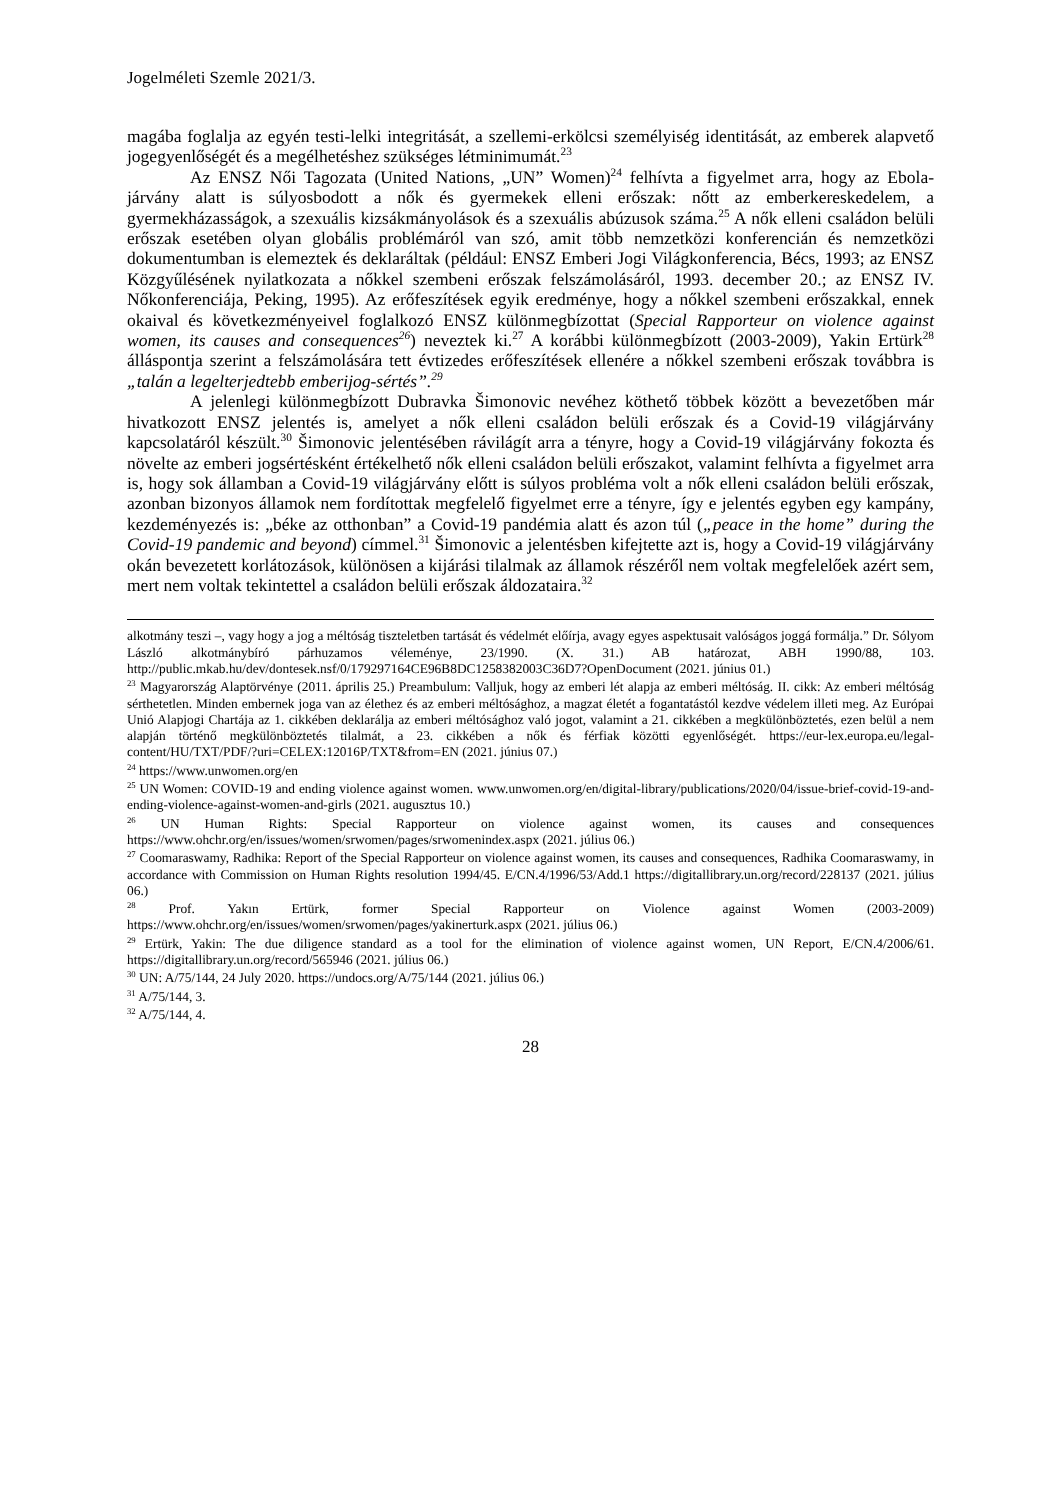Jogelméleti Szemle 2021/3.
magába foglalja az egyén testi-lelki integritását, a szellemi-erkölcsi személyiség identitását, az emberek alapvető jogegyenlőségét és a megélhetéshez szükséges létminimumát.<sup>23</sup>
Az ENSZ Női Tagozata (United Nations, „UN” Women)<sup>24</sup> felhívta a figyelmet arra, hogy az Ebola-járvány alatt is súlyosbodott a nők és gyermekek elleni erőszak: nőtt az emberkereskedelem, a gyermekházasságok, a szexuális kizsákmányolások és a szexuális abúzusok száma.<sup>25</sup> A nők elleni családon belüli erőszak esetében olyan globális problémáról van szó, amit több nemzetközi konferencián és nemzetközi dokumentumban is elemeztek és deklaráltak (például: ENSZ Emberi Jogi Világkonferencia, Bécs, 1993; az ENSZ Közgyűlésének nyilatkozata a nőkkel szembeni erőszak felszámolásáról, 1993. december 20.; az ENSZ IV. Nőkonferenciája, Peking, 1995). Az erőfeszítések egyik eredménye, hogy a nőkkel szembeni erőszakkal, ennek okaival és következményeivel foglalkozó ENSZ különmegbízottat (Special Rapporteur on violence against women, its causes and consequences<sup>26</sup>) neveztek ki.<sup>27</sup> A korábbi különmegbízott (2003-2009), Yakin Ertürk<sup>28</sup> álláspontja szerint a felszámolására tett évtizedes erőfeszítések ellenére a nőkkel szembeni erőszak továbbra is „talán a legelterjedtebb emberijog-sértés”.<sup>29</sup>
A jelenlegi különmegbízott Dubravka Šimonovic nevéhez köthető többek között a bevezetőben már hivatkozott ENSZ jelentés is, amelyet a nők elleni családon belüli erőszak és a Covid-19 világjárvány kapcsolatáról készült.<sup>30</sup> Šimonovic jelentésében rávilágít arra a tényre, hogy a Covid-19 világjárvány fokozta és növelte az emberi jogsértésként értékelhető nők elleni családon belüli erőszakot, valamint felhívta a figyelmet arra is, hogy sok államban a Covid-19 világjárvány előtt is súlyos probléma volt a nők elleni családon belüli erőszak, azonban bizonyos államok nem fordítottak megfelelő figyelmet erre a tényre, így e jelentés egyben egy kampány, kezdeményezés is: „béke az otthonban” a Covid-19 pandémia alatt és azon túl („peace in the home” during the Covid-19 pandemic and beyond) címmel.<sup>31</sup> Šimonovic a jelentésben kifejtette azt is, hogy a Covid-19 világjárvány okán bevezetett korlátozások, különösen a kijárási tilalmak az államok részéről nem voltak megfelelőek azért sem, mert nem voltak tekintettel a családon belüli erőszak áldozataira.<sup>32</sup>
alkotmány teszi –, vagy hogy a jog a méltóság tiszteletben tartását és védelmét előírja, avagy egyes aspektusait valóságos joggá formálja.” Dr. Sólyom László alkotmánybíró párhuzamos véleménye, 23/1990. (X. 31.) AB határozat, ABH 1990/88, 103. http://public.mkab.hu/dev/dontesek.nsf/0/179297164CE96B8DC1258382003C36D7?OpenDocument (2021. június 01.)
<sup>23</sup> Magyarország Alaptörvénye (2011. április 25.) Preambulum: Valljuk, hogy az emberi lét alapja az emberi méltóság. II. cikk: Az emberi méltóság sérthetetlen. Minden embernek joga van az élethez és az emberi méltósághoz, a magzat életét a fogantatástól kezdve védelem illeti meg. Az Európai Unió Alapjogi Chartája az 1. cikkében deklarálja az emberi méltósághoz való jogot, valamint a 21. cikkében a megkülönböztetés, ezen belül a nem alapján történő megkülönböztetés tilalmát, a 23. cikkében a nők és férfiak közötti egyenlőségét. https://eur-lex.europa.eu/legal-content/HU/TXT/PDF/?uri=CELEX:12016P/TXT&from=EN (2021. június 07.)
<sup>24</sup> https://www.unwomen.org/en
<sup>25</sup> UN Women: COVID-19 and ending violence against women. www.unwomen.org/en/digital-library/publications/2020/04/issue-brief-covid-19-and-ending-violence-against-women-and-girls (2021. augusztus 10.)
<sup>26</sup> UN Human Rights: Special Rapporteur on violence against women, its causes and consequences https://www.ohchr.org/en/issues/women/srwomen/pages/srwomenindex.aspx (2021. július 06.)
<sup>27</sup> Coomaraswamy, Radhika: Report of the Special Rapporteur on violence against women, its causes and consequences, Radhika Coomaraswamy, in accordance with Commission on Human Rights resolution 1994/45. E/CN.4/1996/53/Add.1 https://digitallibrary.un.org/record/228137 (2021. július 06.)
<sup>28</sup> Prof. Yakın Ertürk, former Special Rapporteur on Violence against Women (2003-2009) https://www.ohchr.org/en/issues/women/srwomen/pages/yakinerturk.aspx (2021. július 06.)
<sup>29</sup> Ertürk, Yakin: The due diligence standard as a tool for the elimination of violence against women, UN Report, E/CN.4/2006/61. https://digitallibrary.un.org/record/565946 (2021. július 06.)
<sup>30</sup> UN: A/75/144, 24 July 2020. https://undocs.org/A/75/144 (2021. július 06.)
<sup>31</sup> A/75/144, 3.
<sup>32</sup> A/75/144, 4.
28